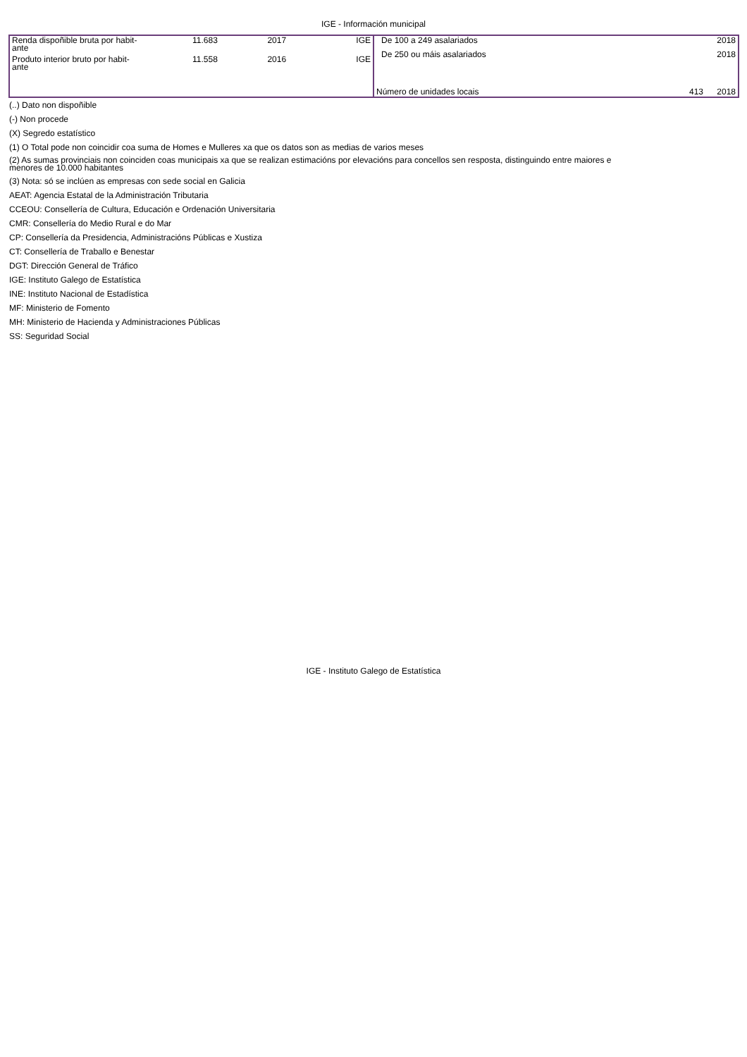IGE - Información municipal
| Renda dispoñible bruta por habit- ante | 11.683 | 2017 | IGE |
| Produto interior bruto por habit- ante | 11.558 | 2016 | IGE |
| De 100 a 249 asalariados | | 2018 |
| De 250 ou máis asalariados | | 2018 |
| Número de unidades locais | 413 | 2018 |
(..) Dato non dispoñible
(-) Non procede
(X) Segredo estatístico
(1) O Total pode non coincidir coa suma de Homes e Mulleres xa que os datos son as medias de varios meses
(2) As sumas provinciais non coinciden coas municipais xa que se realizan estimacións por elevacións para concellos sen resposta, distinguindo entre maiores e
menores de 10.000 habitantes
(3) Nota: só se inclúen as empresas con sede social en Galicia
AEAT: Agencia Estatal de la Administración Tributaria
CCEOU: Consellería de Cultura, Educación e Ordenación Universitaria
CMR: Consellería do Medio Rural e do Mar
CP: Consellería da Presidencia, Administracións Públicas e Xustiza
CT: Consellería de Traballo e Benestar
DGT: Dirección General de Tráfico
IGE: Instituto Galego de Estatística
INE: Instituto Nacional de Estadística
MF: Ministerio de Fomento
MH: Ministerio de Hacienda y Administraciones Públicas
SS: Seguridad Social
IGE - Instituto Galego de Estatística